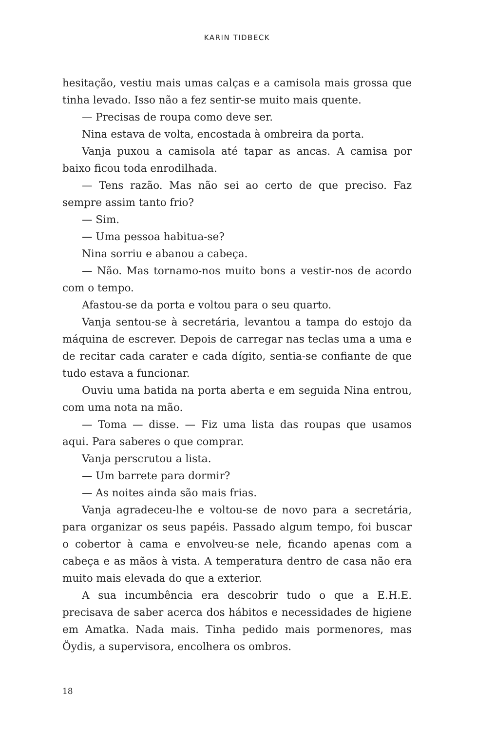KARIN TIDBECK
hesitação, vestiu mais umas calças e a camisola mais grossa que tinha levado. Isso não a fez sentir-se muito mais quente.
— Precisas de roupa como deve ser.
Nina estava de volta, encostada à ombreira da porta.
Vanja puxou a camisola até tapar as ancas. A camisa por baixo ficou toda enrodilhada.
— Tens razão. Mas não sei ao certo de que preciso. Faz sempre assim tanto frio?
— Sim.
— Uma pessoa habitua-se?
Nina sorriu e abanou a cabeça.
— Não. Mas tornamo-nos muito bons a vestir-nos de acordo com o tempo.
Afastou-se da porta e voltou para o seu quarto.
Vanja sentou-se à secretária, levantou a tampa do estojo da máquina de escrever. Depois de carregar nas teclas uma a uma e de recitar cada carater e cada dígito, sentia-se confiante de que tudo estava a funcionar.
Ouviu uma batida na porta aberta e em seguida Nina entrou, com uma nota na mão.
— Toma — disse. — Fiz uma lista das roupas que usamos aqui. Para saberes o que comprar.
Vanja perscrutou a lista.
— Um barrete para dormir?
— As noites ainda são mais frias.
Vanja agradeceu-lhe e voltou-se de novo para a secretária, para organizar os seus papéis. Passado algum tempo, foi buscar o cobertor à cama e envolveu-se nele, ficando apenas com a cabeça e as mãos à vista. A temperatura dentro de casa não era muito mais elevada do que a exterior.
A sua incumbência era descobrir tudo o que a E.H.E. precisava de saber acerca dos hábitos e necessidades de higiene em Amatka. Nada mais. Tinha pedido mais pormenores, mas Öydis, a supervisora, encolhera os ombros.
18